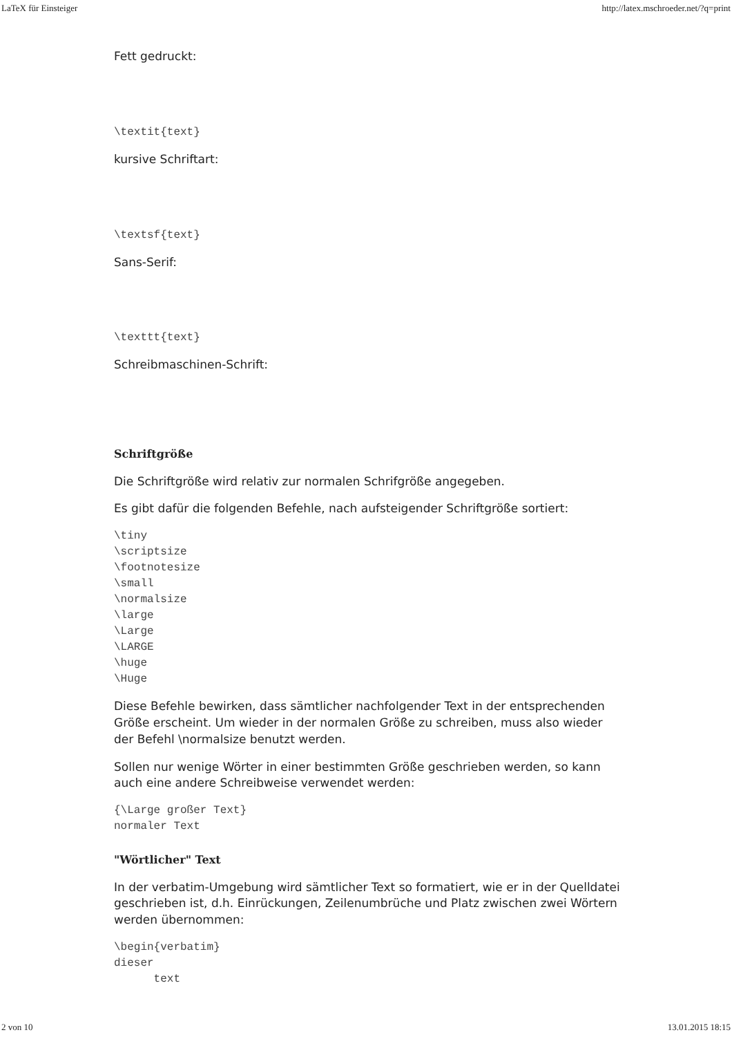LaTeX für Einsteiger http://latex.mschroeder.net/?q=print
Fett gedruckt:
\textit{text}
kursive Schriftart:
\textsf{text}
Sans-Serif:
\texttt{text}
Schreibmaschinen-Schrift:
Schriftgröße
Die Schriftgröße wird relativ zur normalen Schrifgröße angegeben.
Es gibt dafür die folgenden Befehle, nach aufsteigender Schriftgröße sortiert:
\tiny
\scriptsize
\footnotesize
\small
\normalsize
\large
\Large
\LARGE
\huge
\Huge
Diese Befehle bewirken, dass sämtlicher nachfolgender Text in der entsprechenden Größe erscheint. Um wieder in der normalen Größe zu schreiben, muss also wieder der Befehl \normalsize benutzt werden.
Sollen nur wenige Wörter in einer bestimmten Größe geschrieben werden, so kann auch eine andere Schreibweise verwendet werden:
{\Large großer Text}
normaler Text
"Wörtlicher" Text
In der verbatim-Umgebung wird sämtlicher Text so formatiert, wie er in der Quelldatei geschrieben ist, d.h. Einrückungen, Zeilenumbrüche und Platz zwischen zwei Wörtern werden übernommen:
\begin{verbatim}
dieser
      text
2 von 10 13.01.2015 18:15